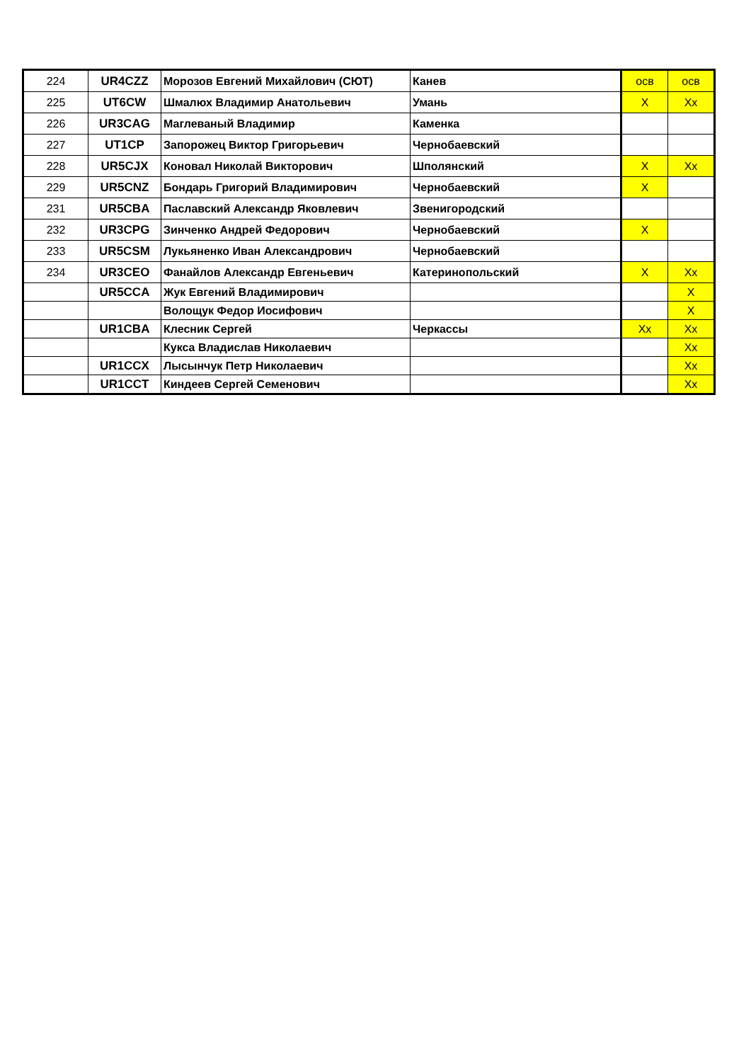| 224 | UR4CZZ | Морозов Евгений Михайлович (СЮТ) | Канев | осв | осв |
| 225 | UT6CW | Шмалюх Владимир Анатольевич | Умань | X | Xx |
| 226 | UR3CAG | Маглеваный Владимир | Каменка | | |
| 227 | UT1CP | Запорожец Виктор Григорьевич | Чернобаевский | | |
| 228 | UR5CJX | Коновал Николай Викторович | Шполянский | X | Xx |
| 229 | UR5CNZ | Бондарь Григорий Владимирович | Чернобаевский | X | |
| 231 | UR5CBA | Паславский Александр Яковлевич | Звенигородский | | |
| 232 | UR3CPG | Зинченко Андрей Федорович | Чернобаевский | X | |
| 233 | UR5CSM | Лукьяненко Иван Александрович | Чернобаевский | | |
| 234 | UR3CEO | Фанайлов Александр Евгеньевич | Катеринопольский | X | Xx |
| | UR5CCA | Жук Евгений Владимирович | | | X |
| | | Волощук Федор Иосифович | | | X |
| | UR1CBA | Клесник Сергей | Черкассы | Xx | Xx |
| | | Кукса Владислав Николаевич | | | Xx |
| | UR1CCX | Лысынчук Петр Николаевич | | | Xx |
| | UR1CCT | Киндеев Сергей Семенович | | | Xx |